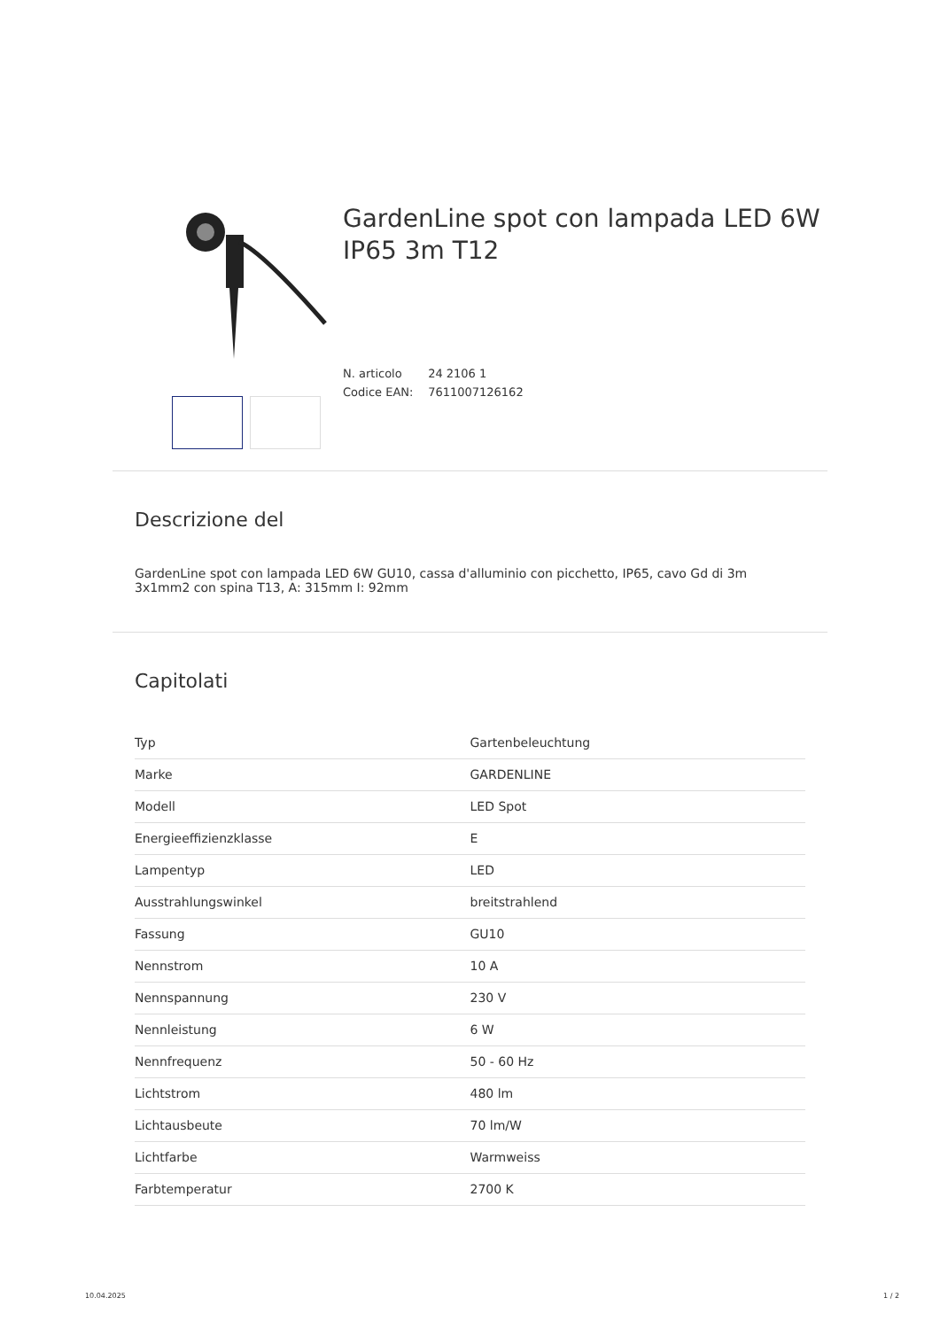GardenLine spot con lampada LED 6W IP65 3m T12
N. articolo 24 2106 1
Codice EAN: 7611007126162
Descrizione del
GardenLine spot con lampada LED 6W GU10, cassa d'alluminio con picchetto, IP65, cavo Gd di 3m 3x1mm2 con spina T13, A: 315mm I: 92mm
Capitolati
| Typ | Gartenbeleuchtung |
| Marke | GARDENLINE |
| Modell | LED Spot |
| Energieeffizienzklasse | E |
| Lampentyp | LED |
| Ausstrahlungswinkel | breitstrahlend |
| Fassung | GU10 |
| Nennstrom | 10 A |
| Nennspannung | 230 V |
| Nennleistung | 6 W |
| Nennfrequenz | 50 - 60 Hz |
| Lichtstrom | 480 lm |
| Lichtausbeute | 70 lm/W |
| Lichtfarbe | Warmweiss |
| Farbtemperatur | 2700 K |
10.04.2025 1 / 2